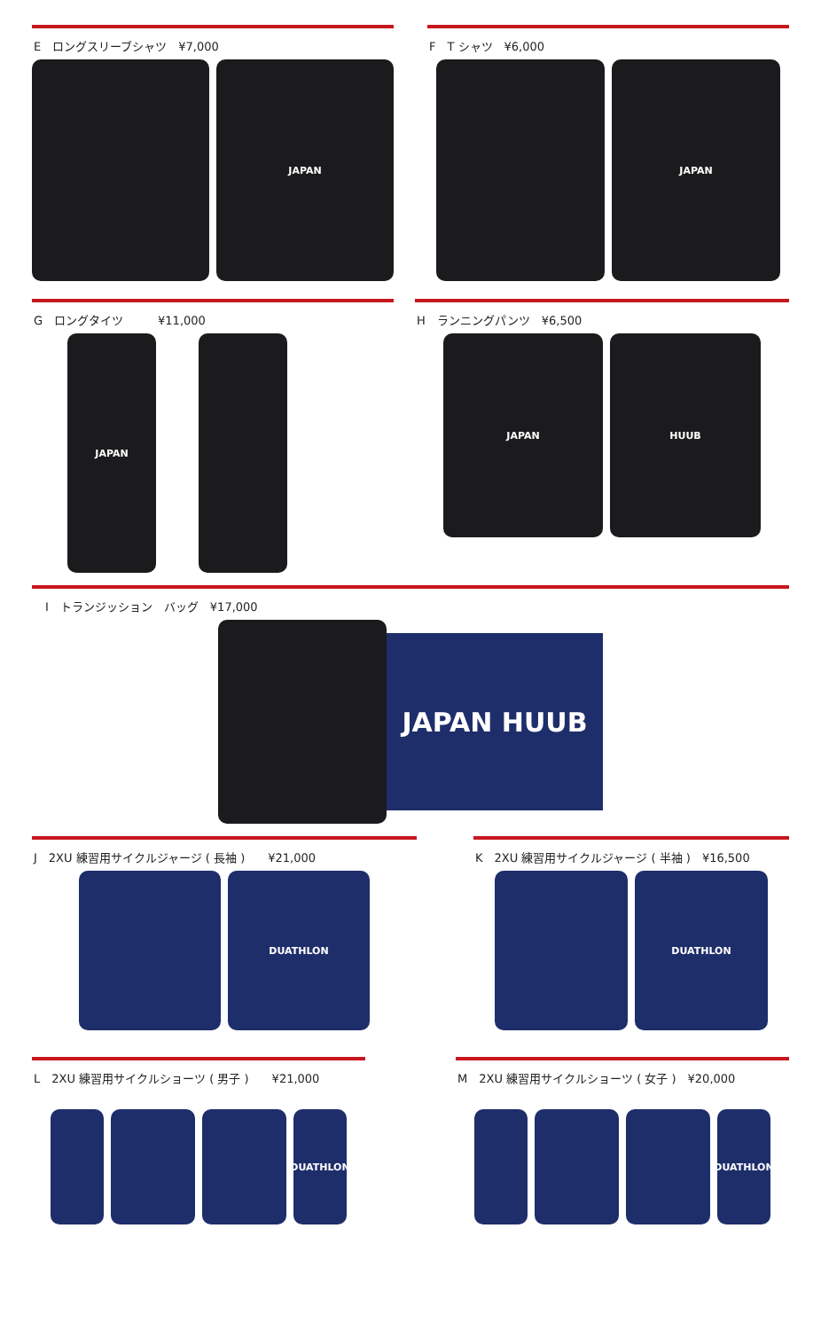E　ロングスリーブシャツ　¥7,000
JAPAN
F　T シャツ　¥6,000
JAPAN
G　ロングタイツ　　　¥11,000
JAPAN
H　ランニングパンツ　¥6,500
JAPAN HUUB
　I　トランジッション　バッグ　¥17,000
JAPAN HUUB
J　2XU 練習用サイクルジャージ ( 長袖 )　　¥21,000
DUATHLON
K　2XU 練習用サイクルジャージ ( 半袖 )　¥16,500
DUATHLON
L　2XU 練習用サイクルショーツ ( 男子 )　　¥21,000
DUATHLON
M　2XU 練習用サイクルショーツ ( 女子 )　¥20,000
DUATHLON